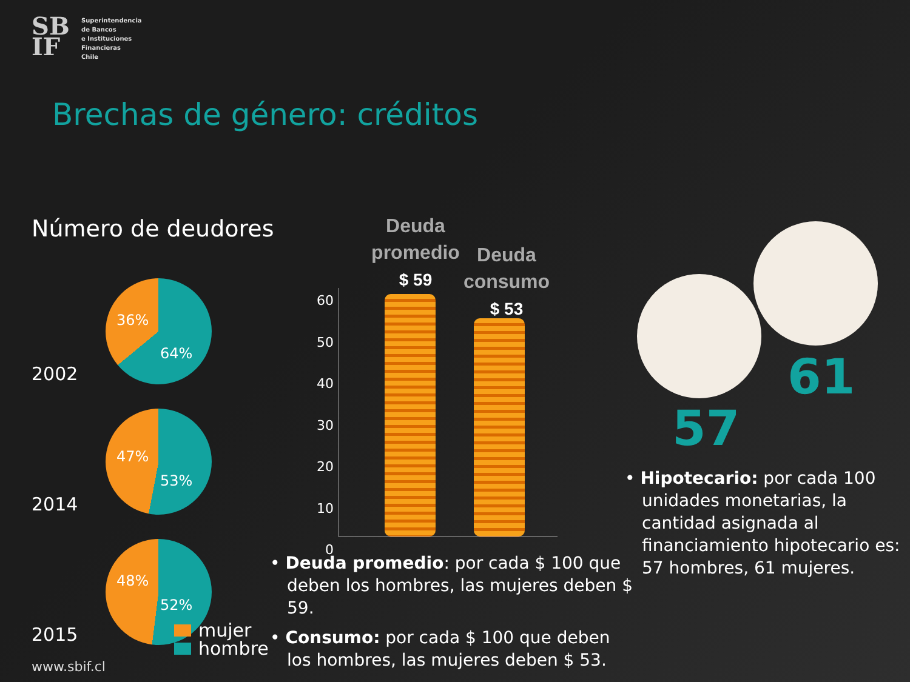SB IF
Superintendencia
de Bancos
e Instituciones
Financieras
Chile
Brechas de género: créditos
Número de deudores
2002
36%
64%
2014
47%
53%
2015
48%
52%
mujer
hombre
www.sbif.cl
Deuda
promedio
$ 59
Deuda
consumo
$ 53
60
50
40
30
20
10
0
• Deuda promedio: por cada $ 100 que deben los hombres, las mujeres deben $ 59.
• Consumo: por cada $ 100 que deben los hombres, las mujeres deben $ 53.
57
61
• Hipotecario: por cada 100 unidades monetarias, la cantidad asignada al financiamiento hipotecario es: 57 hombres, 61 mujeres.